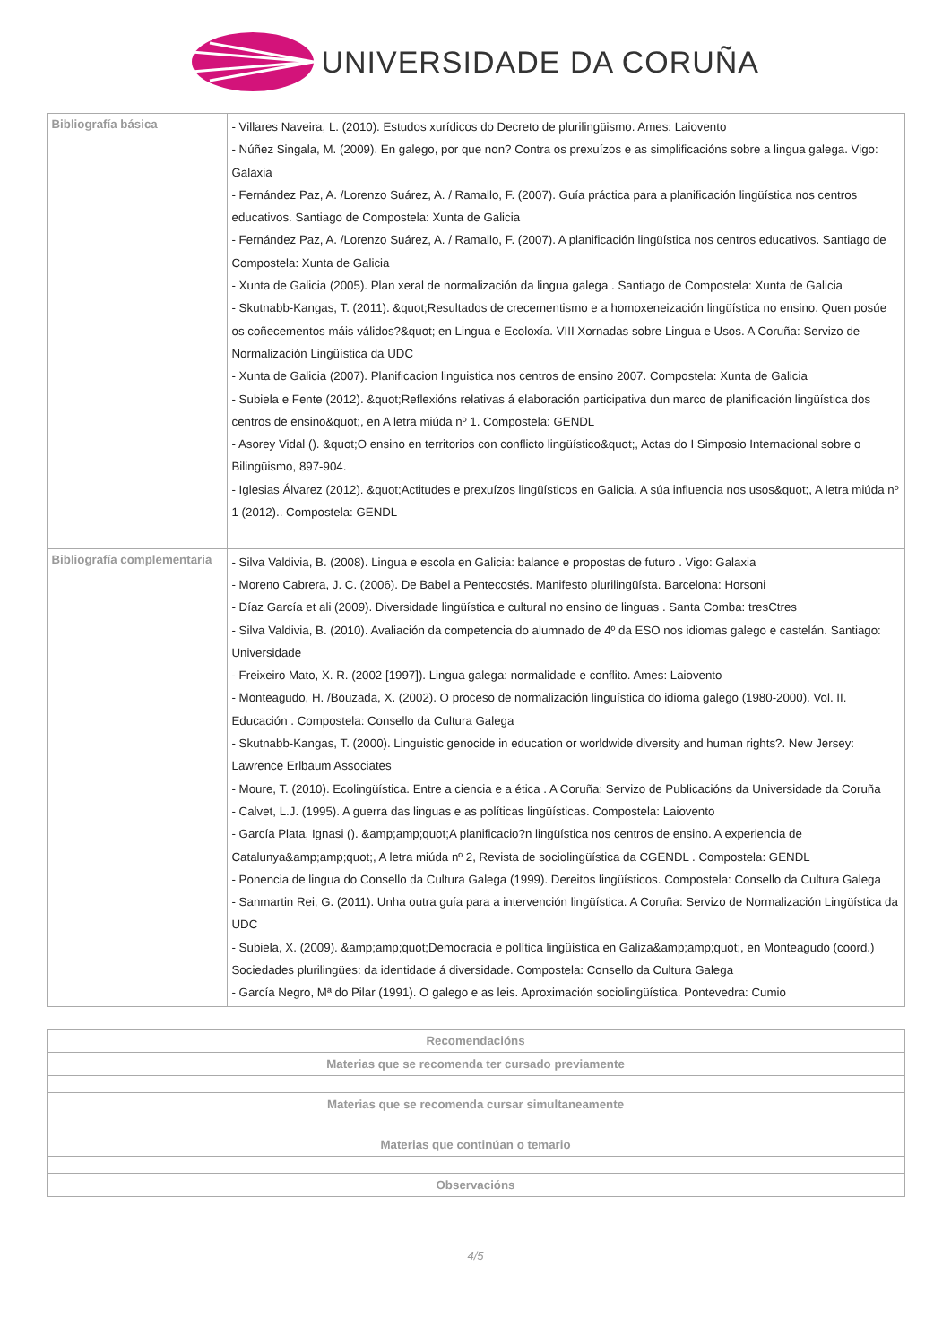UNIVERSIDADE DA CORUÑA
| Bibliografía básica | - Villares Naveira, L. (2010). Estudos xurídicos do Decreto de plurilingüismo. Ames: Laiovento - Núñez Singala, M. (2009). En galego, por que non? Contra os prexuízos e as simplificacións sobre a lingua galega. Vigo: Galaxia - Fernández Paz, A. /Lorenzo Suárez, A. / Ramallo, F. (2007). Guía práctica para a planificación lingüística nos centros educativos. Santiago de Compostela: Xunta de Galicia - Fernández Paz, A. /Lorenzo Suárez, A. / Ramallo, F. (2007). A planificación lingüística nos centros educativos. Santiago de Compostela: Xunta de Galicia - Xunta de Galicia (2005). Plan xeral de normalización da lingua galega . Santiago de Compostela: Xunta de Galicia - Skutnabb-Kangas, T. (2011). &quot;Resultados de crecementismo e a homoxeneización lingüística no ensino. Quen posúe os coñecementos máis válidos?&quot; en Lingua e Ecoloxía. VIII Xornadas sobre Lingua e Usos. A Coruña: Servizo de Normalización Lingüística da UDC - Xunta de Galicia (2007). Planificacion linguistica nos centros de ensino 2007. Compostela: Xunta de Galicia - Subiela e Fente (2012). &quot;Reflexións relativas á elaboración participativa dun marco de planificación lingüística dos centros de ensino&quot;, en A letra miúda nº 1. Compostela: GENDL - Asorey Vidal (). &quot;O ensino en territorios con conflicto lingüístico&quot;, Actas do I Simposio Internacional sobre o Bilingüismo, 897-904. - Iglesias Álvarez (2012). &quot;Actitudes e prexuízos lingüísticos en Galicia. A súa influencia nos usos&quot;, A letra miúda nº 1 (2012).. Compostela: GENDL |
| Bibliografía complementaria | - Silva Valdivia, B. (2008). Lingua e escola en Galicia: balance e propostas de futuro . Vigo: Galaxia - Moreno Cabrera, J. C. (2006). De Babel a Pentecostés. Manifesto plurilingüísta. Barcelona: Horsoni - Díaz García et ali (2009). Diversidade lingüística e cultural no ensino de linguas . Santa Comba: tresCtres - Silva Valdivia, B. (2010). Avaliación da competencia do alumnado de 4º da ESO nos idiomas galego e castelán. Santiago: Universidade - Freixeiro Mato, X. R. (2002 [1997]). Lingua galega: normalidade e conflito. Ames: Laiovento - Monteagudo, H. /Bouzada, X. (2002). O proceso de normalización lingüística do idioma galego (1980-2000). Vol. II. Educación . Compostela: Consello da Cultura Galega - Skutnabb-Kangas, T. (2000). Linguistic genocide in education or worldwide diversity and human rights?. New Jersey: Lawrence Erlbaum Associates - Moure, T. (2010). Ecolingüística. Entre a ciencia e a ética . A Coruña: Servizo de Publicacións da Universidade da Coruña - Calvet, L.J. (1995). A guerra das linguas e as políticas lingüísticas. Compostela: Laiovento - García Plata, Ignasi (). &amp;amp;quot;A planificacio?n lingüística nos centros de ensino. A experiencia de Catalunya&amp;amp;quot;, A letra miúda nº 2, Revista de sociolingüística da CGENDL . Compostela: GENDL - Ponencia de lingua do Consello da Cultura Galega (1999). Dereitos lingüísticos. Compostela: Consello da Cultura Galega - Sanmartin Rei, G. (2011). Unha outra guía para a intervención lingüística. A Coruña: Servizo de Normalización Lingüística da UDC - Subiela, X. (2009). &amp;amp;quot;Democracia e política lingüística en Galiza&amp;amp;quot;, en Monteagudo (coord.) Sociedades plurilingües: da identidade á diversidade. Compostela: Consello da Cultura Galega - García Negro, Mª do Pilar (1991). O galego e as leis. Aproximación sociolingüística. Pontevedra: Cumio |
| Recomendacións |
| --- |
| Materias que se recomenda ter cursado previamente |
| Materias que se recomenda cursar simultaneamente |
| Materias que continúan o temario |
| Observacións |
4/5